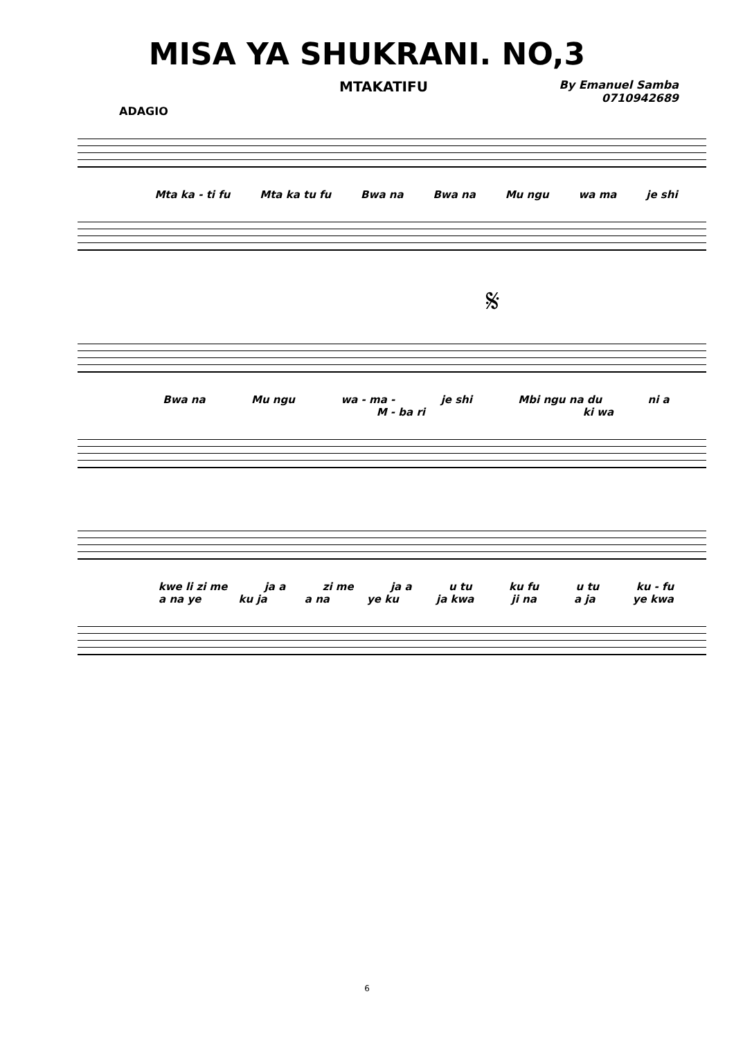MISA YA SHUKRANI. NO,3
MTAKATIFU By Emanuel Samba
0710942689
ADAGIO
Mta ka - ti fu Mta ka tu fu Bwa na Bwa na Mu ngu wa ma je shi
𝄋
Bwa na Mu ngu wa - ma - je shi Mbi ngu na du ni a
M - ba ri ki wa
kwe li zi me ja a zi me ja a u tu ku fu u tu ku - fu
a na ye ku ja a na ye ku ja kwa ji na a ja ye kwa
6